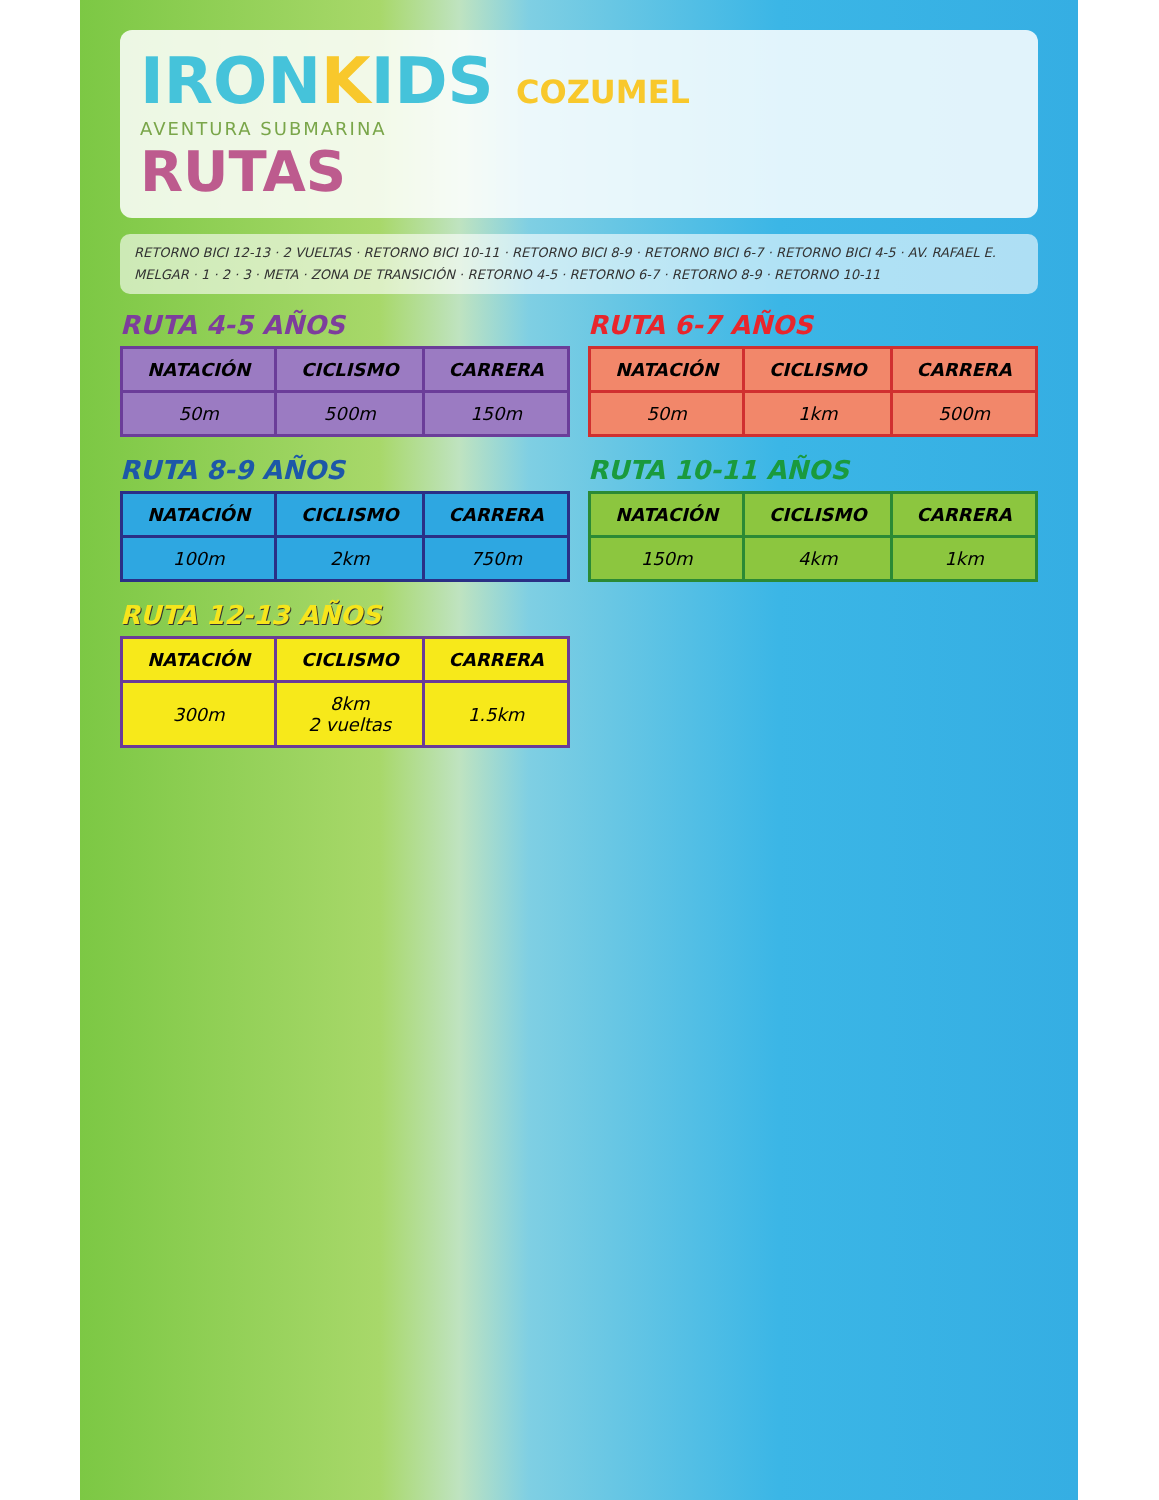IRONKIDS COZUMEL
AVENTURA SUBMARINA
RUTAS
RETORNO BICI 12-13 · 2 VUELTAS · RETORNO BICI 10-11 · RETORNO BICI 8-9 · RETORNO BICI 6-7 · RETORNO BICI 4-5 · AV. RAFAEL E. MELGAR · 1 · 2 · 3 · META · ZONA DE TRANSICIÓN · RETORNO 4-5 · RETORNO 6-7 · RETORNO 8-9 · RETORNO 10-11
RUTA 4-5 AÑOS
| NATACIÓN | CICLISMO | CARRERA |
| --- | --- | --- |
| 50m | 500m | 150m |
RUTA 6-7 AÑOS
| NATACIÓN | CICLISMO | CARRERA |
| --- | --- | --- |
| 50m | 1km | 500m |
RUTA 8-9 AÑOS
| NATACIÓN | CICLISMO | CARRERA |
| --- | --- | --- |
| 100m | 2km | 750m |
RUTA 10-11 AÑOS
| NATACIÓN | CICLISMO | CARRERA |
| --- | --- | --- |
| 150m | 4km | 1km |
RUTA 12-13 AÑOS
| NATACIÓN | CICLISMO | CARRERA |
| --- | --- | --- |
| 300m | 8km 2 vueltas | 1.5km |